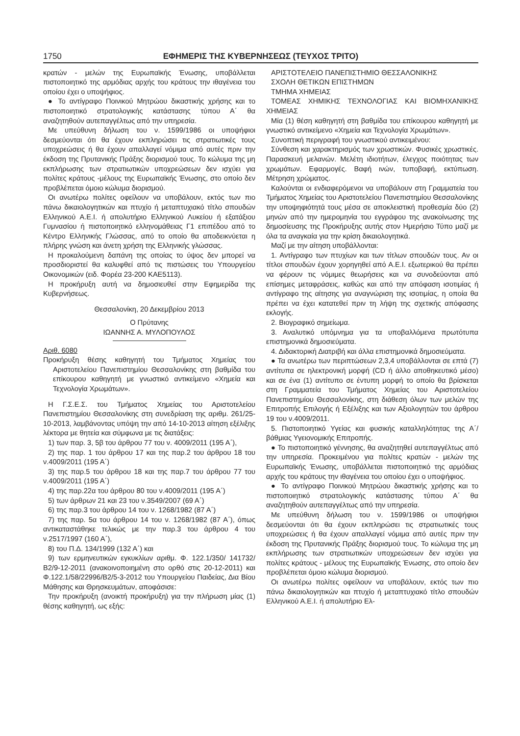1750 ΕΦΗΜΕΡΙΣ ΤΗΣ ΚΥΒΕΡΝΗΣΕΩΣ (ΤΕΥΧΟΣ ΤΡΙΤΟ)
κρατών - μελών της Ευρωπαϊκής Ένωσης, υποβάλλεται πιστοποιητικό της αρμόδιας αρχής του κράτους την ιθαγένεια του οποίου έχει ο υποψήφιος.
● Το αντίγραφο Ποινικού Μητρώου δικαστικής χρήσης και το πιστοποιητικό στρατολογικής κατάστασης τύπου Α΄ θα αναζητηθούν αυτεπαγγέλτως από την υπηρεσία.
Με υπεύθυνη δήλωση του ν. 1599/1986 οι υποψήφιοι δεσμεύονται ότι θα έχουν εκπληρώσει τις στρατιωτικές τους υποχρεώσεις ή θα έχουν απαλλαγεί νόμιμα από αυτές πριν την έκδοση της Πρυτανικής Πράξης διορισμού τους. Το κώλυμα της μη εκπλήρωσης των στρατιωτικών υποχρεώσεων δεν ισχύει για πολίτες κράτους -μέλους της Ευρωπαϊκής Ένωσης, στο οποίο δεν προβλέπεται όμοιο κώλυμα διορισμού.
Οι ανωτέρω πολίτες οφείλουν να υποβάλουν, εκτός των πιο πάνω δικαιολογητικών και πτυχίο ή μεταπτυχιακό τίτλο σπουδών Ελληνικού Α.Ε.Ι. ή απολυτήριο Ελληνικού Λυκείου ή εξατάξιου Γυμνασίου ή πιστοποιητικό ελληνομάθειας Γ1 επιπέδου από το Κέντρο Ελληνικής Γλώσσας, από το οποίο θα αποδεικνύεται η πλήρης γνώση και άνετη χρήση της Ελληνικής γλώσσας.
Η προκαλούμενη δαπάνη της οποίας το ύψος δεν μπορεί να προσδιοριστεί θα καλυφθεί από τις πιστώσεις του Υπουργείου Οικονομικών (ειδ. Φορέα 23-200 ΚΑΕ5113).
Η προκήρυξη αυτή να δημοσιευθεί στην Εφημερίδα της Κυβερνήσεως.
Θεσσαλονίκη, 20 Δεκεμβρίου 2013
Ο Πρύτανης
ΙΩΑΝΝΗΣ Α. ΜΥΛΟΠΟΥΛΟΣ
Αριθ. 6080
Προκήρυξη θέσης καθηγητή του Τμήματος Χημείας του Αριστοτελείου Πανεπιστημίου Θεσσαλονίκης στη βαθμίδα του επίκουρου καθηγητή με γνωστικό αντικείμενο «Χημεία και Τεχνολογία Χρωμάτων».
Η Γ.Σ.Ε.Σ. του Τμήματος Χημείας του Αριστοτελείου Πανεπιστημίου Θεσσαλονίκης στη συνεδρίαση της αριθμ. 261/25-10-2013, λαμβάνοντας υπόψη την από 14-10-2013 αίτηση εξέλιξης λέκτορα με θητεία και σύμφωνα με τις διατάξεις:
1) των παρ. 3, 5β του άρθρου 77 του ν. 4009/2011 (195 Α΄),
2) της παρ. 1 του άρθρου 17 και της παρ.2 του άρθρου 18 του ν.4009/2011 (195 Α΄)
3) της παρ.5 του άρθρου 18 και της παρ.7 του άρθρου 77 του ν.4009/2011 (195 Α΄)
4) της παρ.22α του άρθρου 80 του ν.4009/2011 (195 Α΄)
5) των άρθρων 21 και 23 του ν.3549/2007 (69 Α΄)
6) της παρ.3 του άρθρου 14 του ν. 1268/1982 (87 Α΄)
7) της παρ. 5α του άρθρου 14 του ν. 1268/1982 (87 Α΄), όπως αντικαταστάθηκε τελικώς με την παρ.3 του άρθρου 4 του ν.2517/1997 (160 Α΄),
8) του Π.Δ. 134/1999 (132 Α΄) και
9) των ερμηνευτικών εγκυκλίων αριθμ. Φ. 122.1/350/ 141732/Β2/9-12-2011 (ανακοινοποιημένη στο ορθό στις 20-12-2011) και Φ.122.1/58/22996/Β2/5-3-2012 του Υπουργείου Παιδείας, Δια Βίου Μάθησης και Θρησκευμάτων, αποφάσισε:
Την προκήρυξη (ανοικτή προκήρυξη) για την πλήρωση μίας (1) θέσης καθηγητή, ως εξής:
ΑΡΙΣΤΟΤΕΛΕΙΟ ΠΑΝΕΠΙΣΤΗΜΙΟ ΘΕΣΣΑΛΟΝΙΚΗΣ
ΣΧΟΛΗ ΘΕΤΙΚΩΝ ΕΠΙΣΤΗΜΩΝ
ΤΜΗΜΑ ΧΗΜΕΙΑΣ
ΤΟΜΕΑΣ ΧΗΜΙΚΗΣ ΤΕΧΝΟΛΟΓΙΑΣ ΚΑΙ ΒΙΟΜΗΧΑΝΙΚΗΣ ΧΗΜΕΙΑΣ
Μία (1) θέση καθηγητή στη βαθμίδα του επίκουρου καθηγητή με γνωστικό αντικείμενο «Χημεία και Τεχνολογία Χρωμάτων».
Συνοπτική περιγραφή του γνωστικού αντικειμένου:
Σύνθεση και χαρακτηρισμός των χρωστικών. Φυσικές χρωστικές. Παρασκευή μελανών. Μελέτη ιδιοτήτων, έλεγχος ποιότητας των χρωμάτων. Εφαρμογές. Βαφή ινών, τυποβαφή, εκτύπωση. Μέτρηση χρώματος.
Καλούνται οι ενδιαφερόμενοι να υποβάλουν στη Γραμματεία του Τμήματος Χημείας του Αριστοτελείου Πανεπιστημίου Θεσσαλονίκης την υποψηφιότητά τους μέσα σε αποκλειστική προθεσμία δύο (2) μηνών από την ημερομηνία του εγγράφου της ανακοίνωσης της δημοσίευσης της Προκήρυξης αυτής στον Ημερήσιο Τύπο μαζί με όλα τα αναγκαία για την κρίση δικαιολογητικά.
Μαζί με την αίτηση υποβάλλονται:
1. Αντίγραφο των πτυχίων και των τίτλων σπουδών τους. Αν οι τίτλοι σπουδών έχουν χορηγηθεί από Α.Ε.Ι. εξωτερικού θα πρέπει να φέρουν τις νόμιμες θεωρήσεις και να συνοδεύονται από επίσημες μεταφράσεις, καθώς και από την απόφαση ισοτιμίας ή αντίγραφο της αίτησης για αναγνώριση της ισοτιμίας, η οποία θα πρέπει να έχει κατατεθεί πριν τη λήψη της σχετικής απόφασης εκλογής.
2. Βιογραφικό σημείωμα.
3. Αναλυτικό υπόμνημα για τα υποβαλλόμενα πρωτότυπα επιστημονικά δημοσιεύματα.
4. Διδακτορική Διατριβή και άλλα επιστημονικά δημοσιεύματα.
● Τα ανωτέρω των περιπτώσεων 2,3,4 υποβάλλονται σε επτά (7) αντίτυπα σε ηλεκτρονική μορφή (CD ή άλλο αποθηκευτικό μέσο) και σε ένα (1) αντίτυπο σε έντυπη μορφή το οποίο θα βρίσκεται στη Γραμματεία του Τμήματος Χημείας του Αριστοτελείου Πανεπιστημίου Θεσσαλονίκης, στη διάθεση όλων των μελών της Επιτροπής Επιλογής ή Εξέλιξης και των Αξιολογητών του άρθρου 19 του ν.4009/2011.
5. Πιστοποιητικό Υγείας και φυσικής καταλληλότητας της Α΄/βάθμιας Υγειονομικής Επιτροπής.
● Το πιστοποιητικό γέννησης, θα αναζητηθεί αυτεπαγγέλτως από την υπηρεσία. Προκειμένου για πολίτες κρατών - μελών της Ευρωπαϊκής Ένωσης, υποβάλλεται πιστοποιητικό της αρμόδιας αρχής του κράτους την ιθαγένεια του οποίου έχει ο υποψήφιος.
● Το αντίγραφο Ποινικού Μητρώου δικαστικής χρήσης και το πιστοποιητικό στρατολογικής κατάστασης τύπου Α΄ θα αναζητηθούν αυτεπαγγέλτως από την υπηρεσία.
Με υπεύθυνη δήλωση του ν. 1599/1986 οι υποψήφιοι δεσμεύονται ότι θα έχουν εκπληρώσει τις στρατιωτικές τους υποχρεώσεις ή θα έχουν απαλλαγεί νόμιμα από αυτές πριν την έκδοση της Πρυτανικής Πράξης διορισμού τους. Το κώλυμα της μη εκπλήρωσης των στρατιωτικών υποχρεώσεων δεν ισχύει για πολίτες κράτους - μέλους της Ευρωπαϊκής Ένωσης, στο οποίο δεν προβλέπεται όμοιο κώλυμα διορισμού.
Οι ανωτέρω πολίτες οφείλουν να υποβάλουν, εκτός των πιο πάνω δικαιολογητικών και πτυχίο ή μεταπτυχιακό τίτλο σπουδών Ελληνικού Α.Ε.Ι. ή απολυτήριο Ελ-